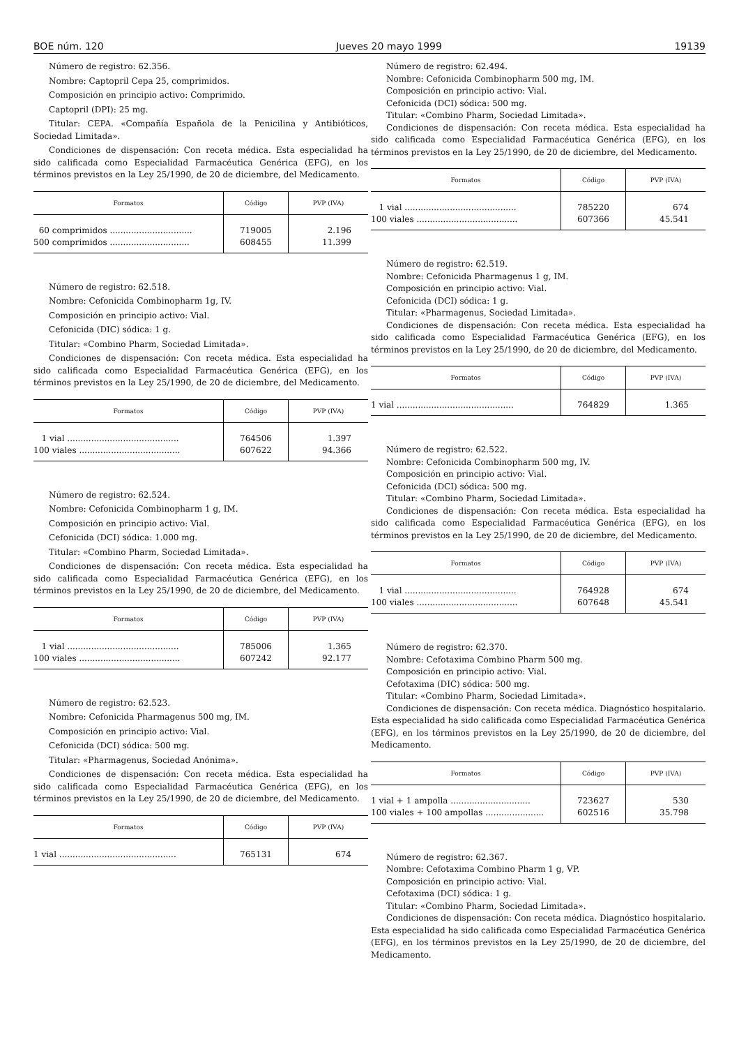BOE núm. 120 Jueves 20 mayo 1999 19139
Número de registro: 62.356.
Nombre: Captopril Cepa 25, comprimidos.
Composición en principio activo: Comprimido.
Captopril (DPI): 25 mg.
Titular: CEPA. «Compañía Española de la Penicilina y Antibióticos, Sociedad Limitada».
Condiciones de dispensación: Con receta médica. Esta especialidad ha sido calificada como Especialidad Farmacéutica Genérica (EFG), en los términos previstos en la Ley 25/1990, de 20 de diciembre, del Medicamento.
| Formatos | Código | PVP (IVA) |
| --- | --- | --- |
| 60 comprimidos ............................... | 719005 | 2.196 |
| 500 comprimidos .............................. | 608455 | 11.399 |
Número de registro: 62.518.
Nombre: Cefonicida Combinopharm 1g, IV.
Composición en principio activo: Vial.
Cefonicida (DIC) sódica: 1 g.
Titular: «Combino Pharm, Sociedad Limitada».
Condiciones de dispensación: Con receta médica. Esta especialidad ha sido calificada como Especialidad Farmacéutica Genérica (EFG), en los términos previstos en la Ley 25/1990, de 20 de diciembre, del Medicamento.
| Formatos | Código | PVP (IVA) |
| --- | --- | --- |
| 1 vial .......................................... | 764506 | 1.397 |
| 100 viales ...................................... | 607622 | 94.366 |
Número de registro: 62.524.
Nombre: Cefonicida Combinopharm 1 g, IM.
Composición en principio activo: Vial.
Cefonicida (DCI) sódica: 1.000 mg.
Titular: «Combino Pharm, Sociedad Limitada».
Condiciones de dispensación: Con receta médica. Esta especialidad ha sido calificada como Especialidad Farmacéutica Genérica (EFG), en los términos previstos en la Ley 25/1990, de 20 de diciembre, del Medicamento.
| Formatos | Código | PVP (IVA) |
| --- | --- | --- |
| 1 vial .......................................... | 785006 | 1.365 |
| 100 viales ...................................... | 607242 | 92.177 |
Número de registro: 62.523.
Nombre: Cefonicida Pharmagenus 500 mg, IM.
Composición en principio activo: Vial.
Cefonicida (DCI) sódica: 500 mg.
Titular: «Pharmagenus, Sociedad Anónima».
Condiciones de dispensación: Con receta médica. Esta especialidad ha sido calificada como Especialidad Farmacéutica Genérica (EFG), en los términos previstos en la Ley 25/1990, de 20 de diciembre, del Medicamento.
| Formatos | Código | PVP (IVA) |
| --- | --- | --- |
| 1 vial ............................................ | 765131 | 674 |
Número de registro: 62.494.
Nombre: Cefonicida Combinopharm 500 mg, IM.
Composición en principio activo: Vial.
Cefonicida (DCI) sódica: 500 mg.
Titular: «Combino Pharm, Sociedad Limitada».
Condiciones de dispensación: Con receta médica. Esta especialidad ha sido calificada como Especialidad Farmacéutica Genérica (EFG), en los términos previstos en la Ley 25/1990, de 20 de diciembre, del Medicamento.
| Formatos | Código | PVP (IVA) |
| --- | --- | --- |
| 1 vial .......................................... | 785220 | 674 |
| 100 viales ...................................... | 607366 | 45.541 |
Número de registro: 62.519.
Nombre: Cefonicida Pharmagenus 1 g, IM.
Composición en principio activo: Vial.
Cefonicida (DCI) sódica: 1 g.
Titular: «Pharmagenus, Sociedad Limitada».
Condiciones de dispensación: Con receta médica. Esta especialidad ha sido calificada como Especialidad Farmacéutica Genérica (EFG), en los términos previstos en la Ley 25/1990, de 20 de diciembre, del Medicamento.
| Formatos | Código | PVP (IVA) |
| --- | --- | --- |
| 1 vial ............................................ | 764829 | 1.365 |
Número de registro: 62.522.
Nombre: Cefonicida Combinopharm 500 mg, IV.
Composición en principio activo: Vial.
Cefonicida (DCI) sódica: 500 mg.
Titular: «Combino Pharm, Sociedad Limitada».
Condiciones de dispensación: Con receta médica. Esta especialidad ha sido calificada como Especialidad Farmacéutica Genérica (EFG), en los términos previstos en la Ley 25/1990, de 20 de diciembre, del Medicamento.
| Formatos | Código | PVP (IVA) |
| --- | --- | --- |
| 1 vial .......................................... | 764928 | 674 |
| 100 viales ...................................... | 607648 | 45.541 |
Número de registro: 62.370.
Nombre: Cefotaxima Combino Pharm 500 mg.
Composición en principio activo: Vial.
Cefotaxima (DIC) sódica: 500 mg.
Titular: «Combino Pharm, Sociedad Limitada».
Condiciones de dispensación: Con receta médica. Diagnóstico hospitalario. Esta especialidad ha sido calificada como Especialidad Farmacéutica Genérica (EFG), en los términos previstos en la Ley 25/1990, de 20 de diciembre, del Medicamento.
| Formatos | Código | PVP (IVA) |
| --- | --- | --- |
| 1 vial + 1 ampolla .............................. | 723627 | 530 |
| 100 viales + 100 ampollas ...................... | 602516 | 35.798 |
Número de registro: 62.367.
Nombre: Cefotaxima Combino Pharm 1 g, VP.
Composición en principio activo: Vial.
Cefotaxima (DCI) sódica: 1 g.
Titular: «Combino Pharm, Sociedad Limitada».
Condiciones de dispensación: Con receta médica. Diagnóstico hospitalario. Esta especialidad ha sido calificada como Especialidad Farmacéutica Genérica (EFG), en los términos previstos en la Ley 25/1990, de 20 de diciembre, del Medicamento.